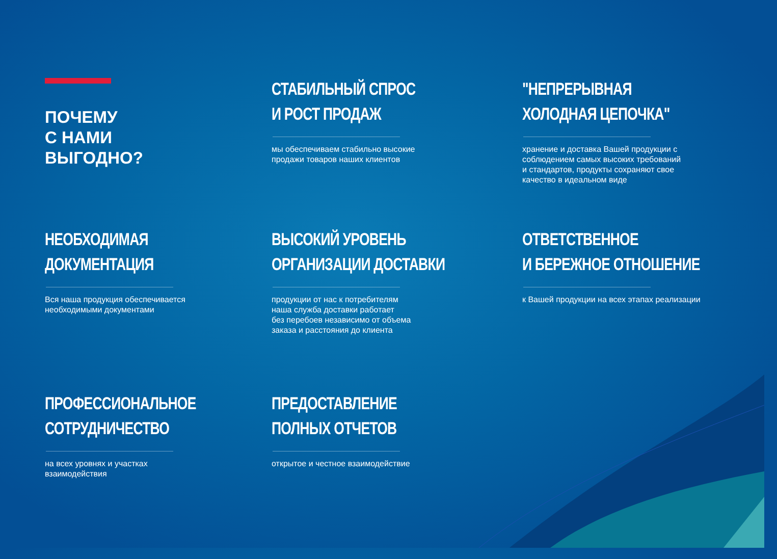ПОЧЕМУ
С НАМИ
ВЫГОДНО?
СТАБИЛЬНЫЙ СПРОС
И РОСТ ПРОДАЖ
мы обеспечиваем стабильно высокие
продажи товаров наших клиентов
"НЕПРЕРЫВНАЯ
ХОЛОДНАЯ ЦЕПОЧКА"
хранение и доставка Вашей продукции с
соблюдением самых высоких требований
и стандартов, продукты сохраняют свое
качество в идеальном виде
НЕОБХОДИМАЯ
ДОКУМЕНТАЦИЯ
Вся наша продукция обеспечивается
необходимыми документами
ВЫСОКИЙ УРОВЕНЬ
ОРГАНИЗАЦИИ ДОСТАВКИ
продукции от нас к потребителям
наша служба доставки работает
без перебоев независимо от объема
заказа и расстояния до клиента
ОТВЕТСТВЕННОЕ
И БЕРЕЖНОЕ ОТНОШЕНИЕ
к Вашей продукции на всех этапах реализации
ПРОФЕССИОНАЛЬНОЕ
СОТРУДНИЧЕСТВО
на всех уровнях и участках
взаимодействия
ПРЕДОСТАВЛЕНИЕ
ПОЛНЫХ ОТЧЕТОВ
открытое и честное взаимодействие